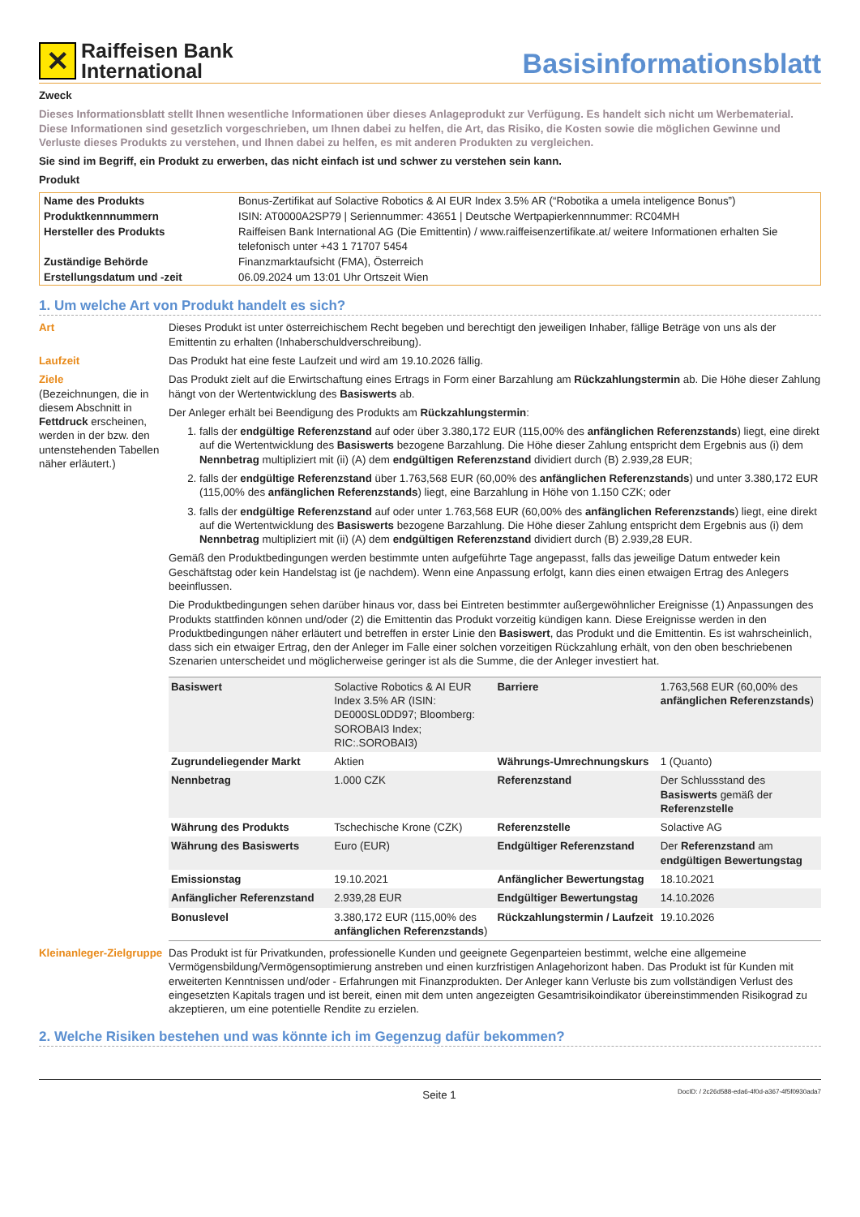✕
Raiffeisen Bank
International
Basisinformationsblatt
Zweck
Dieses Informationsblatt stellt Ihnen wesentliche Informationen über dieses Anlageprodukt zur Verfügung. Es handelt sich nicht um Werbematerial. Diese Informationen sind gesetzlich vorgeschrieben, um Ihnen dabei zu helfen, die Art, das Risiko, die Kosten sowie die möglichen Gewinne und Verluste dieses Produkts zu verstehen, und Ihnen dabei zu helfen, es mit anderen Produkten zu vergleichen.
Sie sind im Begriff, ein Produkt zu erwerben, das nicht einfach ist und schwer zu verstehen sein kann.
Produkt
| Name des Produkts | Bonus-Zertifikat auf Solactive Robotics & AI EUR Index 3.5% AR (“Robotika a umela inteligence Bonus”) |
| Produktkennnummern | ISIN: AT0000A2SP79 / Seriennummer: 43651 / Deutsche Wertpapierkennnummer: RC04MH |
| Hersteller des Produkts | Raiffeisen Bank International AG (Die Emittentin) / www.raiffeisenzertifikate.at/ weitere Informationen erhalten Sie telefonisch unter +43 1 71707 5454 |
| Zuständige Behörde | Finanzmarktaufsicht (FMA), Österreich |
| Erstellungsdatum und -zeit | 06.09.2024 um 13:01 Uhr Ortszeit Wien |
1. Um welche Art von Produkt handelt es sich?
Art Dieses Produkt ist unter österreichischem Recht begeben und berechtigt den jeweiligen Inhaber, fällige Beträge von uns als der Emittentin zu erhalten (Inhaberschuldverschreibung).
Laufzeit Das Produkt hat eine feste Laufzeit und wird am 19.10.2026 fällig.
Ziele
(Bezeichnungen, die in diesem Abschnitt in Fettdruck erscheinen, werden in der bzw. den untenstehenden Tabellen näher erläutert.)
Das Produkt zielt auf die Erwirtschaftung eines Ertrags in Form einer Barzahlung am Rückzahlungstermin ab. Die Höhe dieser Zahlung hängt von der Wertentwicklung des Basiswerts ab.
Der Anleger erhält bei Beendigung des Produkts am Rückzahlungstermin:
1. falls der endgültige Referenzstand auf oder über 3.380,172 EUR (115,00% des anfänglichen Referenzstands) liegt, eine direkt auf die Wertentwicklung des Basiswerts bezogene Barzahlung. Die Höhe dieser Zahlung entspricht dem Ergebnis aus (i) dem Nennbetrag multipliziert mit (ii) (A) dem endgültigen Referenzstand dividiert durch (B) 2.939,28 EUR;
2. falls der endgültige Referenzstand über 1.763,568 EUR (60,00% des anfänglichen Referenzstands) und unter 3.380,172 EUR (115,00% des anfänglichen Referenzstands) liegt, eine Barzahlung in Höhe von 1.150 CZK; oder
3. falls der endgültige Referenzstand auf oder unter 1.763,568 EUR (60,00% des anfänglichen Referenzstands) liegt, eine direkt auf die Wertentwicklung des Basiswerts bezogene Barzahlung. Die Höhe dieser Zahlung entspricht dem Ergebnis aus (i) dem Nennbetrag multipliziert mit (ii) (A) dem endgültigen Referenzstand dividiert durch (B) 2.939,28 EUR.
Gemäß den Produktbedingungen werden bestimmte unten aufgeführte Tage angepasst, falls das jeweilige Datum entweder kein Geschäftstag oder kein Handelstag ist (je nachdem). Wenn eine Anpassung erfolgt, kann dies einen etwaigen Ertrag des Anlegers beeinflussen.
Die Produktbedingungen sehen darüber hinaus vor, dass bei Eintreten bestimmter außergewöhnlicher Ereignisse (1) Anpassungen des Produkts stattfinden können und/oder (2) die Emittentin das Produkt vorzeitig kündigen kann. Diese Ereignisse werden in den Produktbedingungen näher erläutert und betreffen in erster Linie den Basiswert, das Produkt und die Emittentin. Es ist wahrscheinlich, dass sich ein etwaiger Ertrag, den der Anleger im Falle einer solchen vorzeitigen Rückzahlung erhält, von den oben beschriebenen Szenarien unterscheidet und möglicherweise geringer ist als die Summe, die der Anleger investiert hat.
| Basiswert | Solactive Robotics & AI EUR Index 3.5% AR (ISIN: DE000SL0DD97; Bloomberg: SOROBAI3 Index; RIC:.SOROBAI3) | Barriere | 1.763,568 EUR (60,00% des anfänglichen Referenzstands ) |
| Zugrundeliegender Markt | Aktien | Währungs-Umrechnungskurs | 1 (Quanto) |
| Nennbetrag | 1.000 CZK | Referenzstand | Der Schlussstand des Basiswerts gemäß der Referenzstelle |
| Währung des Produkts | Tschechische Krone (CZK) | Referenzstelle | Solactive AG |
| Währung des Basiswerts | Euro (EUR) | Endgültiger Referenzstand | Der Referenzstand am endgültigen Bewertungstag |
| Emissionstag | 19.10.2021 | Anfänglicher Bewertungstag | 18.10.2021 |
| Anfänglicher Referenzstand | 2.939,28 EUR | Endgültiger Bewertungstag | 14.10.2026 |
| Bonuslevel | 3.380,172 EUR (115,00% des anfänglichen Referenzstands ) | Rückzahlungstermin / Laufzeit | 19.10.2026 |
Kleinanleger-Zielgruppe
Das Produkt ist für Privatkunden, professionelle Kunden und geeignete Gegenparteien bestimmt, welche eine allgemeine Vermögensbildung/Vermögensoptimierung anstreben und einen kurzfristigen Anlagehorizont haben. Das Produkt ist für Kunden mit erweiterten Kenntnissen und/oder - Erfahrungen mit Finanzprodukten. Der Anleger kann Verluste bis zum vollständigen Verlust des eingesetzten Kapitals tragen und ist bereit, einen mit dem unten angezeigten Gesamtrisikoindikator übereinstimmenden Risikograd zu akzeptieren, um eine potentielle Rendite zu erzielen.
2. Welche Risiken bestehen und was könnte ich im Gegenzug dafür bekommen?
Seite 1 DocID: / 2c26d588-eda6-4f0d-a367-4f5f0930ada7